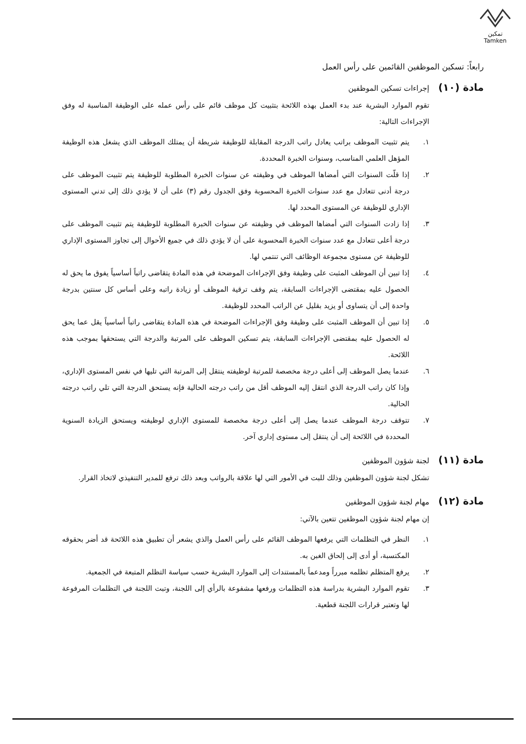تمكين
Tamken
رابعاً: تسكين الموظفين القائمين على رأس العمل
مادة (١٠) إجراءات تسكين الموظفين
تقوم الموارد البشرية عند بدء العمل بهذه اللائحة بتثبيت كل موظف قائم على رأس عمله على الوظيفة المناسبة له وفق الإجراءات التالية:
١. يتم تثبيت الموظف براتب يعادل راتب الدرجة المقابلة للوظيفة شريطة أن يمتلك الموظف الذي يشغل هذه الوظيفة المؤهل العلمي المناسب، وسنوات الخبرة المحددة.
٢. إذا قلّت السنوات التي أمضاها الموظف في وظيفته عن سنوات الخبرة المطلوبة للوظيفة يتم تثبيت الموظف على درجة أدنى تتعادل مع عدد سنوات الخبرة المحسوبة وفق الجدول رقم (٣) على أن لا يؤدي ذلك إلى تدني المستوى الإداري للوظيفة عن المستوى المحدد لها.
٣. إذا زادت السنوات التي أمضاها الموظف في وظيفته عن سنوات الخبرة المطلوبة للوظيفة يتم تثبيت الموظف على درجة أعلى تتعادل مع عدد سنوات الخبرة المحسوبة على أن لا يؤدي ذلك في جميع الأحوال إلى تجاوز المستوى الإداري للوظيفة عن مستوى مجموعة الوظائف التي تنتمي لها.
٤. إذا تبين أن الموظف المثبت على وظيفة وفق الإجراءات الموضحة في هذه المادة يتقاضى راتباً أساسياً يفوق ما يحق له الحصول عليه بمقتضى الإجراءات السابقة، يتم وقف ترقية الموظف أو زيادة راتبه وعلى أساس كل سنتين بدرجة واحدة إلى أن يتساوى أو يزيد بقليل عن الراتب المحدد للوظيفة.
٥. إذا تبين أن الموظف المثبت على وظيفة وفق الإجراءات الموضحة في هذه المادة يتقاضى راتباً أساسياً يقل عما يحق له الحصول عليه بمقتضى الإجراءات السابقة، يتم تسكين الموظف على المرتبة والدرجة التي يستحقها بموجب هذه اللائحة.
٦. عندما يصل الموظف إلى أعلى درجة مخصصة للمرتبة لوظيفته ينتقل إلى المرتبة التي تليها في نفس المستوى الإداري، وإذا كان راتب الدرجة الذي انتقل إليه الموظف أقل من راتب درجته الحالية فإنه يستحق الدرجة التي تلي راتب درجته الحالية.
٧. تتوقف درجة الموظف عندما يصل إلى أعلى درجة مخصصة للمستوى الإداري لوظيفته ويستحق الزيادة السنوية المحددة في اللائحة إلى أن ينتقل إلى مستوى إداري آخر.
مادة (١١) لجنة شؤون الموظفين
تشكل لجنة شؤون الموظفين وذلك للبت في الأمور التي لها علاقة بالرواتب وبعد ذلك ترفع للمدير التنفيذي لاتخاذ القرار.
مادة (١٢) مهام لجنة شؤون الموظفين
إن مهام لجنة شؤون الموظفين تتعين بالآتي:
١. النظر في التظلمات التي يرفعها الموظف القائم على رأس العمل والذي يشعر أن تطبيق هذه اللائحة قد أضر بحقوقه المكتسبة، أو أدى إلى إلحاق الغبن به.
٢. يرفع المتظلم تظلمه مبرراً ومدعماً بالمستندات إلى الموارد البشرية حسب سياسة التظلم المتبعة في الجمعية.
٣. تقوم الموارد البشرية بدراسة هذه التظلمات ورفعها مشفوعة بالرأي إلى اللجنة، وتبت اللجنة في التظلمات المرفوعة لها وتعتبر قرارات اللجنة قطعية.